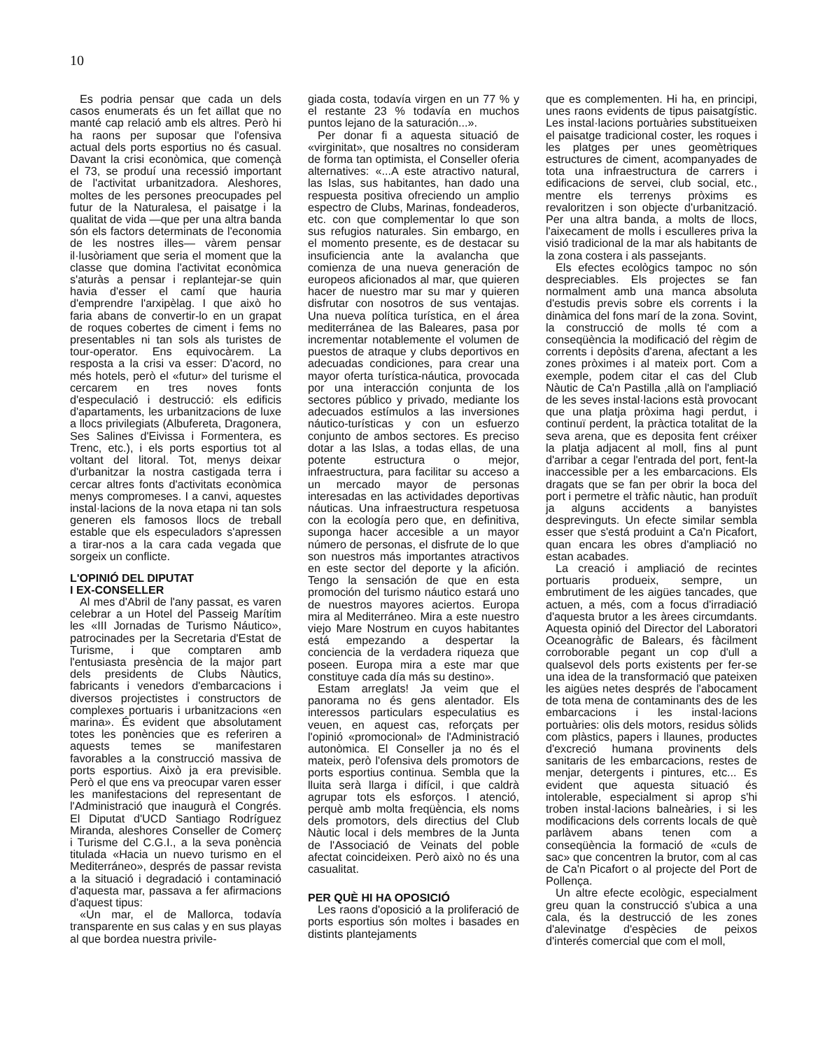10
Es podria pensar que cada un dels casos enumerats és un fet aïllat que no manté cap relació amb els altres. Però hi ha raons per suposar que l'ofensiva actual dels ports esportius no és casual. Davant la crisi econòmica, que començà el 73, se produí una recessió important de l'activitat urbanitzadora. Aleshores, moltes de les persones preocupades pel futur de la Naturalesa, el paisatge i la qualitat de vida —que per una altra banda són els factors determinats de l'economia de les nostres illes— vàrem pensar il·lusòriament que seria el moment que la classe que domina l'activitat econòmica s'aturàs a pensar i replantejar-se quin havia d'esser el camí que hauria d'emprendre l'arxipèlag. I que això ho faria abans de convertir-lo en un grapat de roques cobertes de ciment i fems no presentables ni tan sols als turistes de tour-operator. Ens equivocàrem. La resposta a la crisi va esser: D'acord, no més hotels, però el «futur» del turisme el cercarem en tres noves fonts d'especulació i destrucció: els edificis d'apartaments, les urbanitzacions de luxe a llocs privilegiats (Albufereta, Dragonera, Ses Salines d'Eivissa i Formentera, es Trenc, etc.), i els ports esportius tot al voltant del litoral. Tot, menys deixar d'urbanitzar la nostra castigada terra i cercar altres fonts d'activitats econòmica menys compromeses. I a canvi, aquestes instal·lacions de la nova etapa ni tan sols generen els famosos llocs de treball estable que els especuladors s'apressen a tirar-nos a la cara cada vegada que sorgeix un conflicte.
L'OPINIÓ DEL DIPUTAT
I EX-CONSELLER
Al mes d'Abril de l'any passat, es varen celebrar a un Hotel del Passeig Marítim les «III Jornadas de Turismo Náutico», patrocinades per la Secretaria d'Estat de Turisme, i que comptaren amb l'entusiasta presència de la major part dels presidents de Clubs Nàutics, fabricants i venedors d'embarcacions i diversos projectistes i constructors de complexes portuaris i urbanitzacions «en marina». És evident que absolutament totes les ponències que es referiren a aquests temes se manifestaren favorables a la construcció massiva de ports esportius. Això ja era previsible. Però el que ens va preocupar varen esser les manifestacions del representant de l'Administració que inaugurà el Congrés. El Diputat d'UCD Santiago Rodríguez Miranda, aleshores Conseller de Comerç i Turisme del C.G.I., a la seva ponència titulada «Hacia un nuevo turismo en el Mediterráneo», després de passar revista a la situació i degradació i contaminació d'aquesta mar, passava a fer afirmacions d'aquest tipus:
«Un mar, el de Mallorca, todavía transparente en sus calas y en sus playas al que bordea nuestra privile-
giada costa, todavía virgen en un 77 % y el restante 23 % todavía en muchos puntos lejano de la saturación...».
Per donar fi a aquesta situació de «virginitat», que nosaltres no consideram de forma tan optimista, el Conseller oferia alternatives: «...A este atractivo natural, las Islas, sus habitantes, han dado una respuesta positiva ofreciendo un amplio espectro de Clubs, Marinas, fondeaderos, etc. con que complementar lo que son sus refugios naturales. Sin embargo, en el momento presente, es de destacar su insuficiencia ante la avalancha que comienza de una nueva generación de europeos aficionados al mar, que quieren hacer de nuestro mar su mar y quieren disfrutar con nosotros de sus ventajas. Una nueva política turística, en el área mediterránea de las Baleares, pasa por incrementar notablemente el volumen de puestos de atraque y clubs deportivos en adecuadas condiciones, para crear una mayor oferta turística-náutica, provocada por una interacción conjunta de los sectores público y privado, mediante los adecuados estímulos a las inversiones náutico-turísticas y con un esfuerzo conjunto de ambos sectores. Es preciso dotar a las Islas, a todas ellas, de una potente estructura o mejor, infraestructura, para facilitar su acceso a un mercado mayor de personas interesadas en las actividades deportivas náuticas. Una infraestructura respetuosa con la ecología pero que, en definitiva, suponga hacer accesible a un mayor número de personas, el disfrute de lo que son nuestros más importantes atractivos en este sector del deporte y la afición. Tengo la sensación de que en esta promoción del turismo náutico estará uno de nuestros mayores aciertos. Europa mira al Mediterráneo. Mira a este nuestro viejo Mare Nostrum en cuyos habitantes está empezando a despertar la conciencia de la verdadera riqueza que poseen. Europa mira a este mar que constituye cada día más su destino».
Estam arreglats! Ja veim que el panorama no és gens alentador. Els interessos particulars especulatius es veuen, en aquest cas, reforçats per l'opinió «promocional» de l'Administració autonòmica. El Conseller ja no és el mateix, però l'ofensiva dels promotors de ports esportius continua. Sembla que la lluita serà llarga i difícil, i que caldrà agrupar tots els esforços. I atenció, perquè amb molta freqüència, els noms dels promotors, dels directius del Club Nàutic local i dels membres de la Junta de l'Associació de Veinats del poble afectat coincideixen. Però això no és una casualitat.
PER QUÈ HI HA OPOSICIÓ
Les raons d'oposició a la proliferació de ports esportius són moltes i basades en distints plantejaments
que es complementen. Hi ha, en principi, unes raons evidents de tipus paisatgístic. Les instal·lacions portuàries substitueixen el paisatge tradicional coster, les roques i les platges per unes geomètriques estructures de ciment, acompanyades de tota una infraestructura de carrers i edificacions de servei, club social, etc., mentre els terrenys pròxims es revaloritzen i son objecte d'urbanització. Per una altra banda, a molts de llocs, l'aixecament de molls i esculleres priva la visió tradicional de la mar als habitants de la zona costera i als passejants.
Els efectes ecològics tampoc no són despreciables. Els projectes se fan normalment amb una manca absoluta d'estudis previs sobre els corrents i la dinàmica del fons marí de la zona. Sovint, la construcció de molls té com a conseqüència la modificació del règim de corrents i depòsits d'arena, afectant a les zones pròximes i al mateix port. Com a exemple, podem citar el cas del Club Nàutic de Ca'n Pastilla ,allà on l'ampliació de les seves instal·lacions està provocant que una platja pròxima hagi perdut, i continuï perdent, la pràctica totalitat de la seva arena, que es deposita fent créixer la platja adjacent al moll, fins al punt d'arribar a cegar l'entrada del port, fent-la inaccessible per a les embarcacions. Els dragats que se fan per obrir la boca del port i permetre el tràfic nàutic, han produït ja alguns accidents a banyistes desprevinguts. Un efecte similar sembla esser que s'está produint a Ca'n Picafort, quan encara les obres d'ampliació no estan acabades.
La creació i ampliació de recintes portuaris produeix, sempre, un embrutiment de les aigües tancades, que actuen, a més, com a focus d'irradiació d'aquesta brutor a les àrees circumdants. Aquesta opinió del Director del Laboratori Oceanogràfic de Balears, és fàcilment corroborable pegant un cop d'ull a qualsevol dels ports existents per fer-se una idea de la transformació que pateixen les aigües netes després de l'abocament de tota mena de contaminants des de les embarcacions i les instal·lacions portuàries: olis dels motors, residus sòlids com plàstics, papers i llaunes, productes d'excreció humana provinents dels sanitaris de les embarcacions, restes de menjar, detergents i pintures, etc... Es evident que aquesta situació és intolerable, especialment si aprop s'hi troben instal·lacions balneàries, i si les modificacions dels corrents locals de què parlàvem abans tenen com a conseqüència la formació de «culs de sac» que concentren la brutor, com al cas de Ca'n Picafort o al projecte del Port de Pollença.
Un altre efecte ecològic, especialment greu quan la construcció s'ubica a una cala, és la destrucció de les zones d'alevinatge d'espècies de peixos d'interés comercial que com el moll,